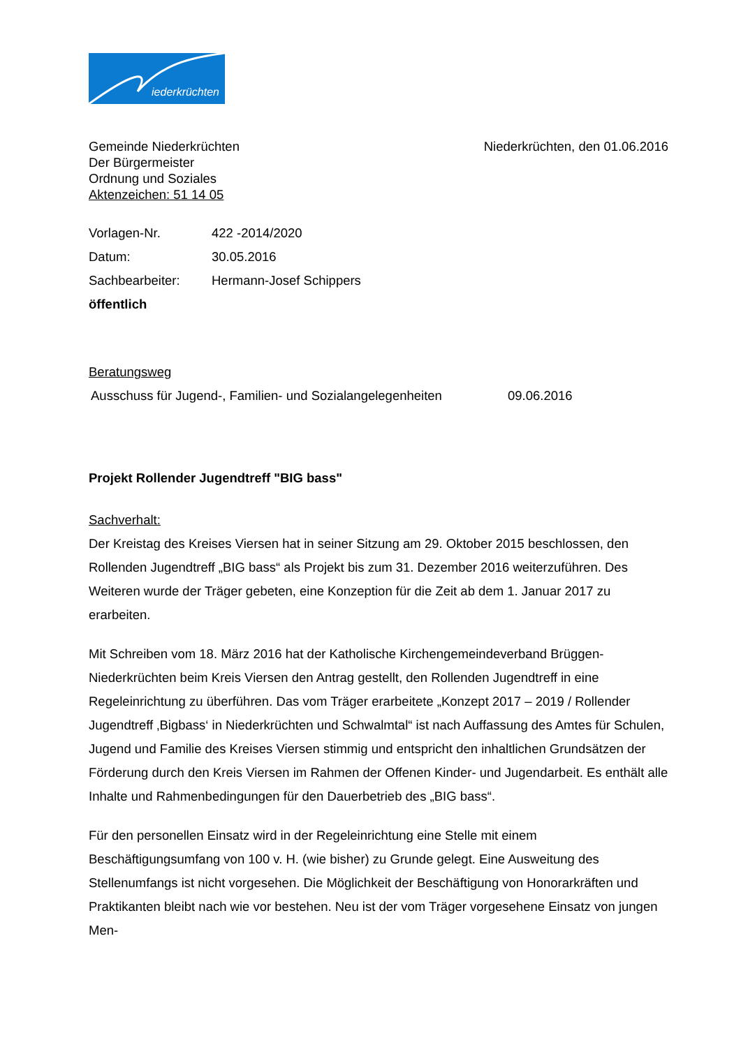iederkrüchten
Gemeinde Niederkrüchten Niederkrüchten, den 01.06.2016
Der Bürgermeister
Ordnung und Soziales
Aktenzeichen: 51 14 05
Vorlagen-Nr. 422 -2014/2020
Datum: 30.05.2016
Sachbearbeiter: Hermann-Josef Schippers
öffentlich
Beratungsweg
Ausschuss für Jugend-, Familien- und Sozialangelegenheiten 09.06.2016
Projekt Rollender Jugendtreff "BIG bass"
Sachverhalt:
Der Kreistag des Kreises Viersen hat in seiner Sitzung am 29. Oktober 2015 beschlossen, den Rollenden Jugendtreff „BIG bass“ als Projekt bis zum 31. Dezember 2016 weiterzuführen. Des Weiteren wurde der Träger gebeten, eine Konzeption für die Zeit ab dem 1. Januar 2017 zu erarbeiten.
Mit Schreiben vom 18. März 2016 hat der Katholische Kirchengemeindeverband Brüggen-Niederkrüchten beim Kreis Viersen den Antrag gestellt, den Rollenden Jugendtreff in eine Regeleinrichtung zu überführen. Das vom Träger erarbeitete „Konzept 2017 – 2019 / Rollender Jugendtreff ‚Bigbass‘ in Niederkrüchten und Schwalmtal“ ist nach Auffassung des Amtes für Schulen, Jugend und Familie des Kreises Viersen stimmig und entspricht den inhaltlichen Grundsätzen der Förderung durch den Kreis Viersen im Rahmen der Offenen Kinder- und Jugendarbeit. Es enthält alle Inhalte und Rahmenbedingungen für den Dauerbetrieb des „BIG bass“.
Für den personellen Einsatz wird in der Regeleinrichtung eine Stelle mit einem Beschäftigungsumfang von 100 v. H. (wie bisher) zu Grunde gelegt. Eine Ausweitung des Stellenumfangs ist nicht vorgesehen. Die Möglichkeit der Beschäftigung von Honorarkräften und Praktikanten bleibt nach wie vor bestehen. Neu ist der vom Träger vorgesehene Einsatz von jungen Men-